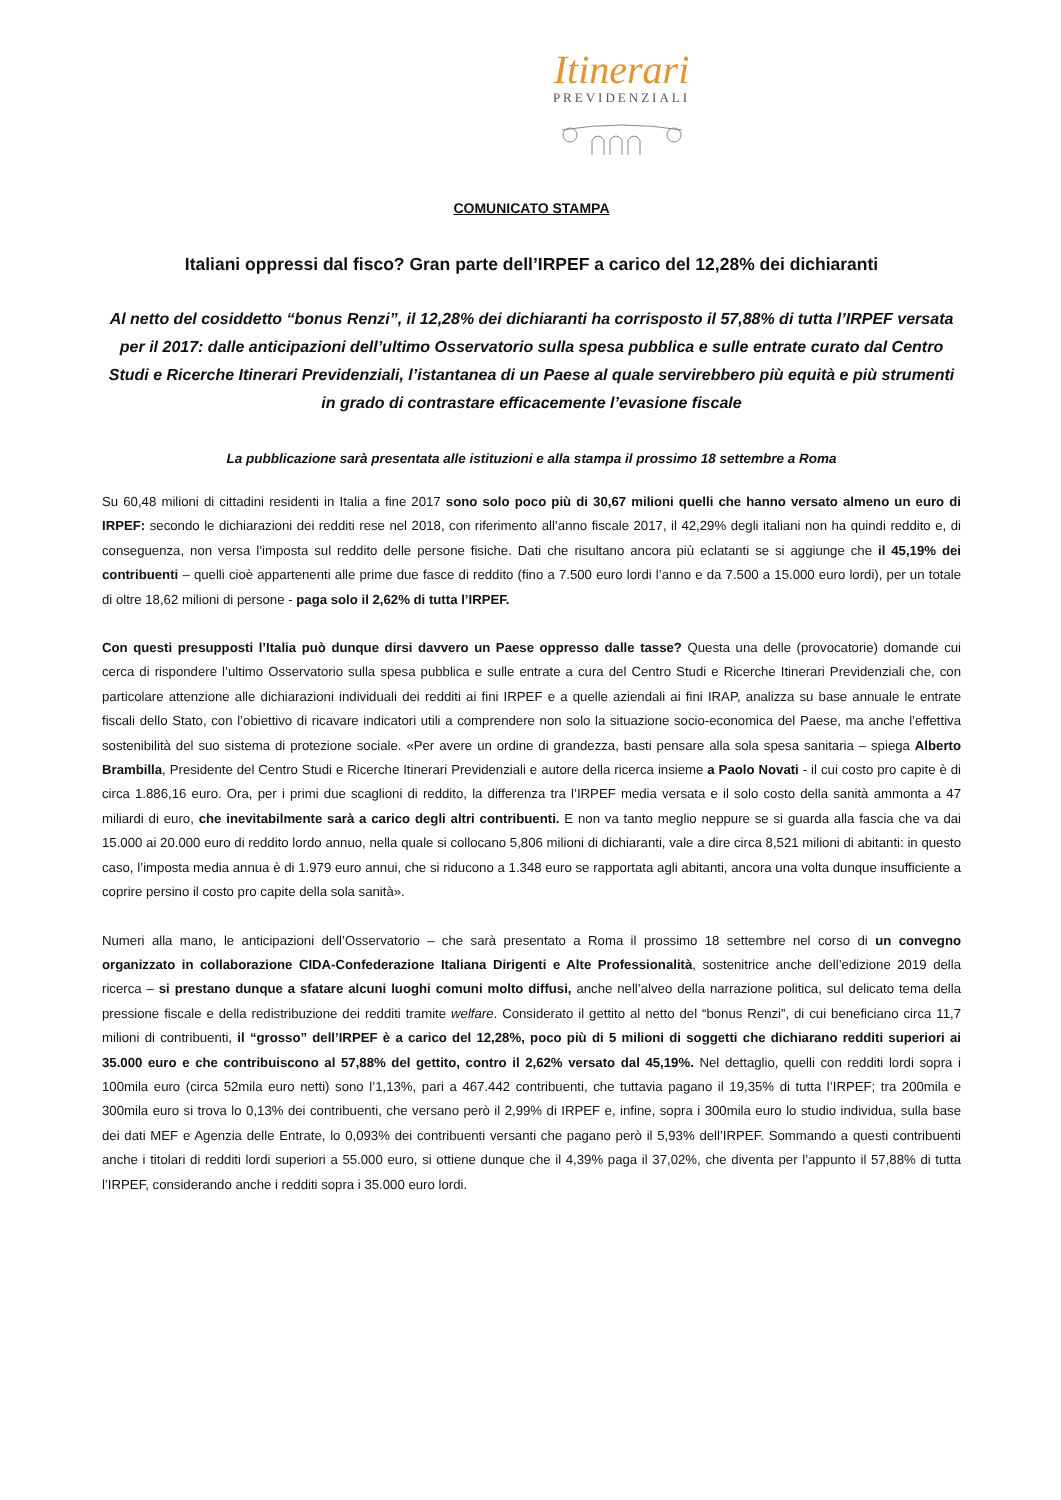Itinerari
PREVIDENZIALI
COMUNICATO STAMPA
Italiani oppressi dal fisco? Gran parte dell’IRPEF a carico del 12,28% dei dichiaranti
Al netto del cosiddetto “bonus Renzi”, il 12,28% dei dichiaranti ha corrisposto il 57,88% di tutta l’IRPEF versata per il 2017: dalle anticipazioni dell’ultimo Osservatorio sulla spesa pubblica e sulle entrate curato dal Centro Studi e Ricerche Itinerari Previdenziali, l’istantanea di un Paese al quale servirebbero più equità e più strumenti in grado di contrastare efficacemente l’evasione fiscale
La pubblicazione sarà presentata alle istituzioni e alla stampa il prossimo 18 settembre a Roma
Su 60,48 milioni di cittadini residenti in Italia a fine 2017 sono solo poco più di 30,67 milioni quelli che hanno versato almeno un euro di IRPEF: secondo le dichiarazioni dei redditi rese nel 2018, con riferimento all’anno fiscale 2017, il 42,29% degli italiani non ha quindi reddito e, di conseguenza, non versa l’imposta sul reddito delle persone fisiche. Dati che risultano ancora più eclatanti se si aggiunge che il 45,19% dei contribuenti – quelli cioè appartenenti alle prime due fasce di reddito (fino a 7.500 euro lordi l’anno e da 7.500 a 15.000 euro lordi), per un totale di oltre 18,62 milioni di persone - paga solo il 2,62% di tutta l’IRPEF.
Con questi presupposti l’Italia può dunque dirsi davvero un Paese oppresso dalle tasse? Questa una delle (provocatorie) domande cui cerca di rispondere l’ultimo Osservatorio sulla spesa pubblica e sulle entrate a cura del Centro Studi e Ricerche Itinerari Previdenziali che, con particolare attenzione alle dichiarazioni individuali dei redditi ai fini IRPEF e a quelle aziendali ai fini IRAP, analizza su base annuale le entrate fiscali dello Stato, con l’obiettivo di ricavare indicatori utili a comprendere non solo la situazione socio-economica del Paese, ma anche l’effettiva sostenibilità del suo sistema di protezione sociale. «Per avere un ordine di grandezza, basti pensare alla sola spesa sanitaria – spiega Alberto Brambilla, Presidente del Centro Studi e Ricerche Itinerari Previdenziali e autore della ricerca insieme a Paolo Novati - il cui costo pro capite è di circa 1.886,16 euro. Ora, per i primi due scaglioni di reddito, la differenza tra l’IRPEF media versata e il solo costo della sanità ammonta a 47 miliardi di euro, che inevitabilmente sarà a carico degli altri contribuenti. E non va tanto meglio neppure se si guarda alla fascia che va dai 15.000 ai 20.000 euro di reddito lordo annuo, nella quale si collocano 5,806 milioni di dichiaranti, vale a dire circa 8,521 milioni di abitanti: in questo caso, l’imposta media annua è di 1.979 euro annui, che si riducono a 1.348 euro se rapportata agli abitanti, ancora una volta dunque insufficiente a coprire persino il costo pro capite della sola sanità».
Numeri alla mano, le anticipazioni dell’Osservatorio – che sarà presentato a Roma il prossimo 18 settembre nel corso di un convegno organizzato in collaborazione CIDA-Confederazione Italiana Dirigenti e Alte Professionalità, sostenitrice anche dell’edizione 2019 della ricerca – si prestano dunque a sfatare alcuni luoghi comuni molto diffusi, anche nell’alveo della narrazione politica, sul delicato tema della pressione fiscale e della redistribuzione dei redditi tramite welfare. Considerato il gettito al netto del “bonus Renzi”, di cui beneficiano circa 11,7 milioni di contribuenti, il “grosso” dell’IRPEF è a carico del 12,28%, poco più di 5 milioni di soggetti che dichiarano redditi superiori ai 35.000 euro e che contribuiscono al 57,88% del gettito, contro il 2,62% versato dal 45,19%. Nel dettaglio, quelli con redditi lordi sopra i 100mila euro (circa 52mila euro netti) sono l’1,13%, pari a 467.442 contribuenti, che tuttavia pagano il 19,35% di tutta l’IRPEF; tra 200mila e 300mila euro si trova lo 0,13% dei contribuenti, che versano però il 2,99% di IRPEF e, infine, sopra i 300mila euro lo studio individua, sulla base dei dati MEF e Agenzia delle Entrate, lo 0,093% dei contribuenti versanti che pagano però il 5,93% dell’IRPEF. Sommando a questi contribuenti anche i titolari di redditi lordi superiori a 55.000 euro, si ottiene dunque che il 4,39% paga il 37,02%, che diventa per l’appunto il 57,88% di tutta l’IRPEF, considerando anche i redditi sopra i 35.000 euro lordi.